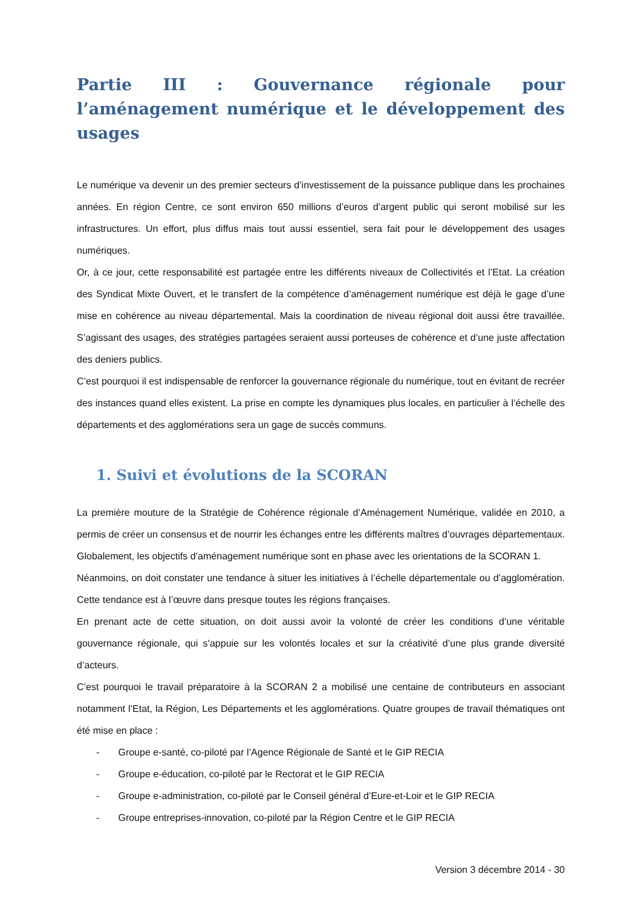Partie III : Gouvernance régionale pour l’aménagement numérique et le développement des usages
Le numérique va devenir un des premier secteurs d’investissement de la puissance publique dans les prochaines années. En région Centre, ce sont environ 650 millions d’euros d’argent public qui seront mobilisé sur les infrastructures. Un effort, plus diffus mais tout aussi essentiel, sera fait pour le développement des usages numériques.
Or, à ce jour, cette responsabilité est partagée entre les différents niveaux de Collectivités et l’Etat. La création des Syndicat Mixte Ouvert, et le transfert de la compétence d’aménagement numérique est déjà le gage d’une mise en cohérence au niveau départemental. Mais la coordination de niveau régional doit aussi être travaillée. S’agissant des usages, des stratégies partagées seraient aussi porteuses de cohérence et d’une juste affectation des deniers publics.
C’est pourquoi il est indispensable de renforcer la gouvernance régionale du numérique, tout en évitant de recréer des instances quand elles existent. La prise en compte les dynamiques plus locales, en particulier à l’échelle des départements et des agglomérations sera un gage de succès communs.
1. Suivi et évolutions de la SCORAN
La première mouture de la Stratégie de Cohérence régionale d’Aménagement Numérique, validée en 2010, a permis de créer un consensus et de nourrir les échanges entre les différents maîtres d’ouvrages départementaux. Globalement, les objectifs d’aménagement numérique sont en phase avec les orientations de la SCORAN 1.
Néanmoins, on doit constater une tendance à situer les initiatives à l’échelle départementale ou d’agglomération. Cette tendance est à l’œuvre dans presque toutes les régions françaises.
En prenant acte de cette situation, on doit aussi avoir la volonté de créer les conditions d’une véritable gouvernance régionale, qui s’appuie sur les volontés locales et sur la créativité d’une plus grande diversité d’acteurs.
C’est pourquoi le travail préparatoire à la SCORAN 2 a mobilisé une centaine de contributeurs en associant notamment l’Etat, la Région, Les Départements et les agglomérations. Quatre groupes de travail thématiques ont été mise en place :
- Groupe e-santé, co-piloté par l’Agence Régionale de Santé et le GIP RECIA
- Groupe e-éducation, co-piloté par le Rectorat et le GIP RECIA
- Groupe e-administration, co-piloté par le Conseil général d’Eure-et-Loir et le GIP RECIA
- Groupe entreprises-innovation, co-piloté par la Région Centre et le GIP RECIA
Version 3 décembre 2014 - 30